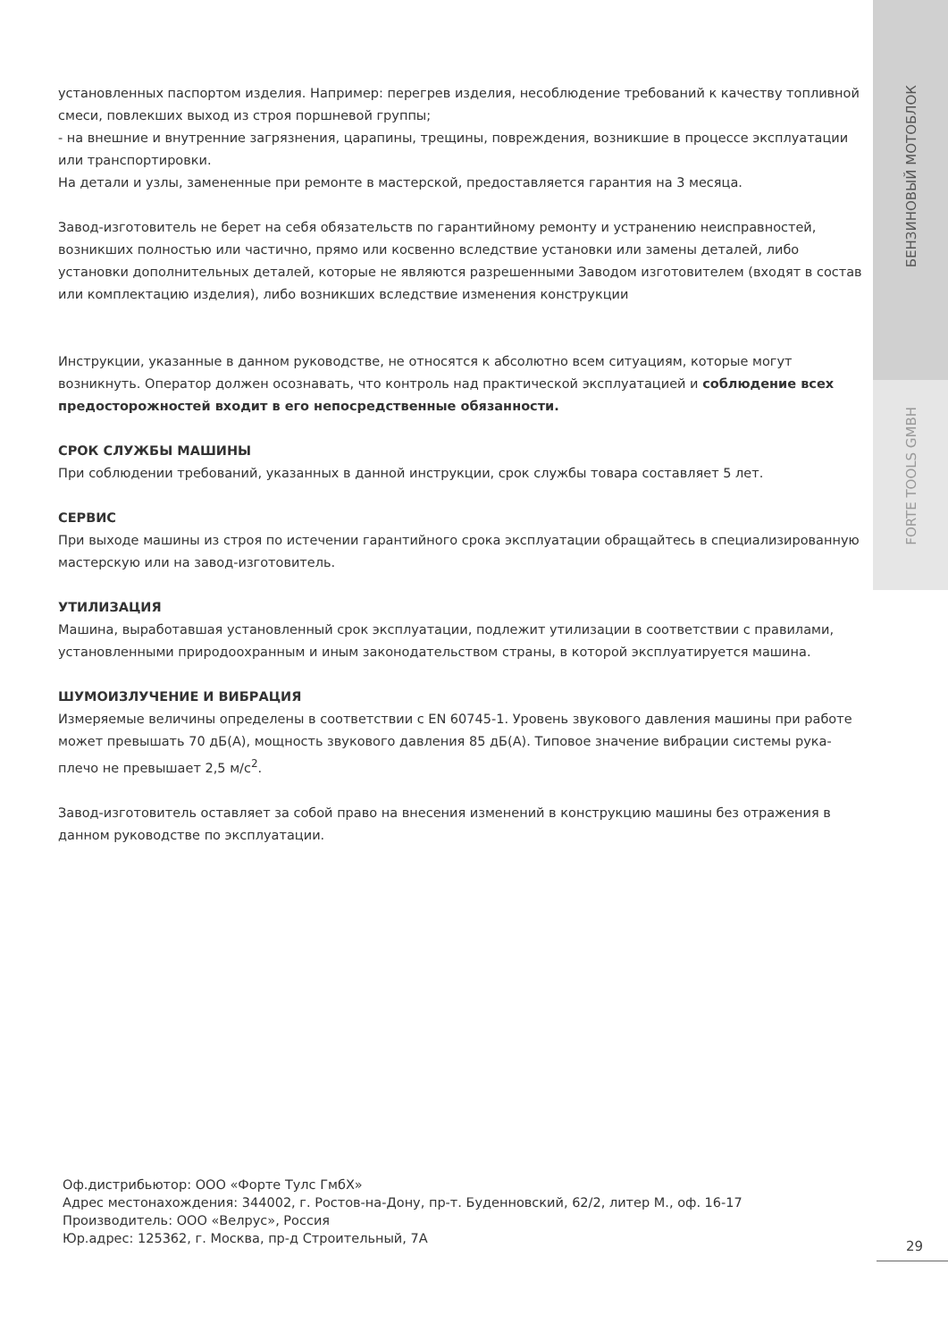БЕНЗИНОВЫЙ МОТОБЛОК
FORTE TOOLS GMBH
установленных паспортом изделия. Например: перегрев изделия, несоблюдение требований к качеству топливной смеси, повлекших выход из строя поршневой группы;
- на внешние и внутренние загрязнения, царапины, трещины, повреждения, возникшие в процессе эксплуатации или транспортировки.
На детали и узлы, замененные при ремонте в мастерской, предоставляется гарантия на 3 месяца.
Завод-изготовитель не берет на себя обязательств по гарантийному ремонту и устранению неисправностей, возникших полностью или частично, прямо или косвенно вследствие установки или замены деталей, либо установки дополнительных деталей, которые не являются разрешенными Заводом изготовителем (входят в состав или комплектацию изделия), либо возникших вследствие изменения конструкции
Инструкции, указанные в данном руководстве, не относятся к абсолютно всем ситуациям, которые могут возникнуть. Оператор должен осознавать, что контроль над практической эксплуатацией и соблюдение всех предосторожностей входит в его непосредственные обязанности.
СРОК СЛУЖБЫ МАШИНЫ
При соблюдении требований, указанных в данной инструкции, срок службы товара составляет 5 лет.
СЕРВИС
При выходе машины из строя по истечении гарантийного срока эксплуатации обращайтесь в специализированную мастерскую или на завод-изготовитель.
УТИЛИЗАЦИЯ
Машина, выработавшая установленный срок эксплуатации, подлежит утилизации в соответствии с правилами, установленными природоохранным и иным законодательством страны, в которой эксплуатируется машина.
ШУМОИЗЛУЧЕНИЕ И ВИБРАЦИЯ
Измеряемые величины определены в соответствии с EN 60745-1. Уровень звукового давления машины при работе может превышать 70 дБ(А), мощность звукового давления 85 дБ(А). Типовое значение вибрации системы рука-плечо не превышает 2,5 м/с<sup>2</sup>.
Завод-изготовитель оставляет за собой право на внесения изменений в конструкцию машины без отражения в данном руководстве по эксплуатации.
Оф.дистрибьютор: ООО «Форте Тулс ГмбХ»
Адрес местонахождения: 344002, г. Ростов-на-Дону, пр-т. Буденновский, 62/2, литер М., оф. 16-17
Производитель: ООО «Велрус», Россия
Юр.адрес: 125362, г. Москва, пр-д Строительный, 7А
29